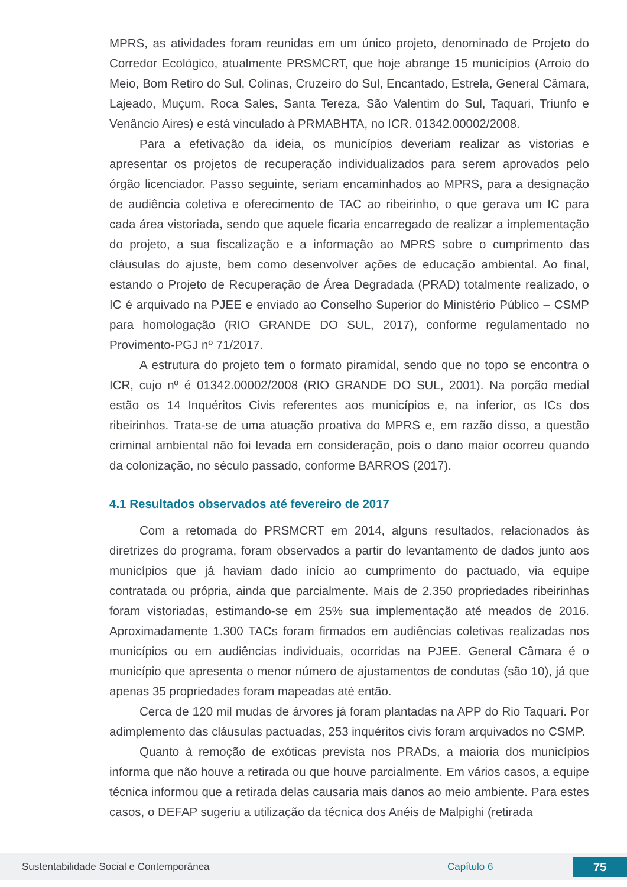MPRS, as atividades foram reunidas em um único projeto, denominado de Projeto do Corredor Ecológico, atualmente PRSMCRT, que hoje abrange 15 municípios (Arroio do Meio, Bom Retiro do Sul, Colinas, Cruzeiro do Sul, Encantado, Estrela, General Câmara, Lajeado, Muçum, Roca Sales, Santa Tereza, São Valentim do Sul, Taquari, Triunfo e Venâncio Aires) e está vinculado à PRMABHTA, no ICR. 01342.00002/2008.
Para a efetivação da ideia, os municípios deveriam realizar as vistorias e apresentar os projetos de recuperação individualizados para serem aprovados pelo órgão licenciador. Passo seguinte, seriam encaminhados ao MPRS, para a designação de audiência coletiva e oferecimento de TAC ao ribeirinho, o que gerava um IC para cada área vistoriada, sendo que aquele ficaria encarregado de realizar a implementação do projeto, a sua fiscalização e a informação ao MPRS sobre o cumprimento das cláusulas do ajuste, bem como desenvolver ações de educação ambiental. Ao final, estando o Projeto de Recuperação de Área Degradada (PRAD) totalmente realizado, o IC é arquivado na PJEE e enviado ao Conselho Superior do Ministério Público – CSMP para homologação (RIO GRANDE DO SUL, 2017), conforme regulamentado no Provimento-PGJ nº 71/2017.
A estrutura do projeto tem o formato piramidal, sendo que no topo se encontra o ICR, cujo nº é 01342.00002/2008 (RIO GRANDE DO SUL, 2001). Na porção medial estão os 14 Inquéritos Civis referentes aos municípios e, na inferior, os ICs dos ribeirinhos. Trata-se de uma atuação proativa do MPRS e, em razão disso, a questão criminal ambiental não foi levada em consideração, pois o dano maior ocorreu quando da colonização, no século passado, conforme BARROS (2017).
4.1 Resultados observados até fevereiro de 2017
Com a retomada do PRSMCRT em 2014, alguns resultados, relacionados às diretrizes do programa, foram observados a partir do levantamento de dados junto aos municípios que já haviam dado início ao cumprimento do pactuado, via equipe contratada ou própria, ainda que parcialmente. Mais de 2.350 propriedades ribeirinhas foram vistoriadas, estimando-se em 25% sua implementação até meados de 2016. Aproximadamente 1.300 TACs foram firmados em audiências coletivas realizadas nos municípios ou em audiências individuais, ocorridas na PJEE. General Câmara é o município que apresenta o menor número de ajustamentos de condutas (são 10), já que apenas 35 propriedades foram mapeadas até então.
Cerca de 120 mil mudas de árvores já foram plantadas na APP do Rio Taquari. Por adimplemento das cláusulas pactuadas, 253 inquéritos civis foram arquivados no CSMP.
Quanto à remoção de exóticas prevista nos PRADs, a maioria dos municípios informa que não houve a retirada ou que houve parcialmente. Em vários casos, a equipe técnica informou que a retirada delas causaria mais danos ao meio ambiente. Para estes casos, o DEFAP sugeriu a utilização da técnica dos Anéis de Malpighi (retirada
Sustentabilidade Social e Contemporânea Capítulo 6 75